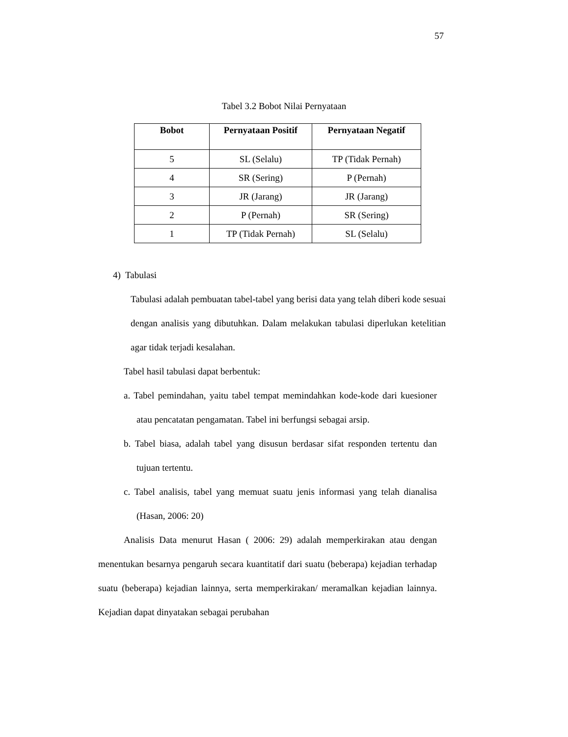57
Tabel 3.2 Bobot Nilai Pernyataan
| Bobot | Pernyataan Positif | Pernyataan Negatif |
| --- | --- | --- |
| 5 | SL (Selalu) | TP (Tidak Pernah) |
| 4 | SR (Sering) | P (Pernah) |
| 3 | JR (Jarang) | JR (Jarang) |
| 2 | P (Pernah) | SR (Sering) |
| 1 | TP (Tidak Pernah) | SL (Selalu) |
4) Tabulasi
Tabulasi adalah pembuatan tabel-tabel yang berisi data yang telah diberi kode sesuai dengan analisis yang dibutuhkan. Dalam melakukan tabulasi diperlukan ketelitian agar tidak terjadi kesalahan.
Tabel hasil tabulasi dapat berbentuk:
a. Tabel pemindahan, yaitu tabel tempat memindahkan kode-kode dari kuesioner atau pencatatan pengamatan. Tabel ini berfungsi sebagai arsip.
b. Tabel biasa, adalah tabel yang disusun berdasar sifat responden tertentu dan tujuan tertentu.
c. Tabel analisis, tabel yang memuat suatu jenis informasi yang telah dianalisa (Hasan, 2006: 20)
Analisis Data menurut Hasan ( 2006: 29) adalah memperkirakan atau dengan menentukan besarnya pengaruh secara kuantitatif dari suatu (beberapa) kejadian terhadap suatu (beberapa) kejadian lainnya, serta memperkirakan/ meramalkan kejadian lainnya. Kejadian dapat dinyatakan sebagai perubahan